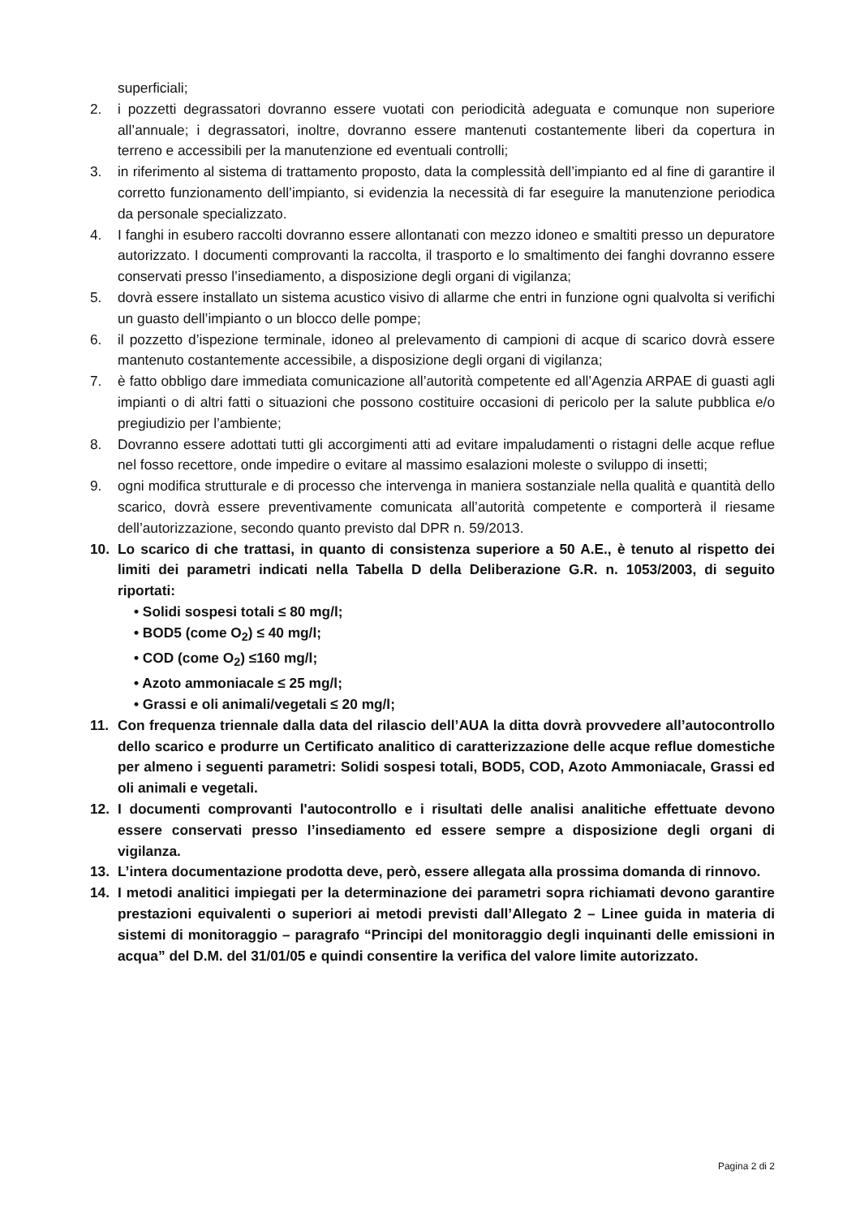superficiali;
2. i pozzetti degrassatori dovranno essere vuotati con periodicità adeguata e comunque non superiore all’annuale; i degrassatori, inoltre, dovranno essere mantenuti costantemente liberi da copertura in terreno e accessibili per la manutenzione ed eventuali controlli;
3. in riferimento al sistema di trattamento proposto, data la complessità dell’impianto ed al fine di garantire il corretto funzionamento dell’impianto, si evidenzia la necessità di far eseguire la manutenzione periodica da personale specializzato.
4. I fanghi in esubero raccolti dovranno essere allontanati con mezzo idoneo e smaltiti presso un depuratore autorizzato. I documenti comprovanti la raccolta, il trasporto e lo smaltimento dei fanghi dovranno essere conservati presso l’insediamento, a disposizione degli organi di vigilanza;
5. dovrà essere installato un sistema acustico visivo di allarme che entri in funzione ogni qualvolta si verifichi un guasto dell’impianto o un blocco delle pompe;
6. il pozzetto d’ispezione terminale, idoneo al prelevamento di campioni di acque di scarico dovrà essere mantenuto costantemente accessibile, a disposizione degli organi di vigilanza;
7. è fatto obbligo dare immediata comunicazione all’autorità competente ed all’Agenzia ARPAE di guasti agli impianti o di altri fatti o situazioni che possono costituire occasioni di pericolo per la salute pubblica e/o pregiudizio per l’ambiente;
8. Dovranno essere adottati tutti gli accorgimenti atti ad evitare impaludamenti o ristagni delle acque reflue nel fosso recettore, onde impedire o evitare al massimo esalazioni moleste o sviluppo di insetti;
9. ogni modifica strutturale e di processo che intervenga in maniera sostanziale nella qualità e quantità dello scarico, dovrà essere preventivamente comunicata all’autorità competente e comporterà il riesame dell’autorizzazione, secondo quanto previsto dal DPR n. 59/2013.
10. Lo scarico di che trattasi, in quanto di consistenza superiore a 50 A.E., è tenuto al rispetto dei limiti dei parametri indicati nella Tabella D della Deliberazione G.R. n. 1053/2003, di seguito riportati:
• Solidi sospesi totali ≤ 80 mg/l;
• BOD5 (come O<sub>2</sub>) ≤ 40 mg/l;
• COD (come O<sub>2</sub>) ≤160 mg/l;
• Azoto ammoniacale ≤ 25 mg/l;
• Grassi e oli animali/vegetali ≤ 20 mg/l;
11. Con frequenza triennale dalla data del rilascio dell’AUA la ditta dovrà provvedere all’autocontrollo dello scarico e produrre un Certificato analitico di caratterizzazione delle acque reflue domestiche per almeno i seguenti parametri: Solidi sospesi totali, BOD5, COD, Azoto Ammoniacale, Grassi ed oli animali e vegetali.
12. I documenti comprovanti l'autocontrollo e i risultati delle analisi analitiche effettuate devono essere conservati presso l’insediamento ed essere sempre a disposizione degli organi di vigilanza.
13. L’intera documentazione prodotta deve, però, essere allegata alla prossima domanda di rinnovo.
14. I metodi analitici impiegati per la determinazione dei parametri sopra richiamati devono garantire prestazioni equivalenti o superiori ai metodi previsti dall’Allegato 2 – Linee guida in materia di sistemi di monitoraggio – paragrafo “Principi del monitoraggio degli inquinanti delle emissioni in acqua” del D.M. del 31/01/05 e quindi consentire la verifica del valore limite autorizzato.
Pagina 2 di 2